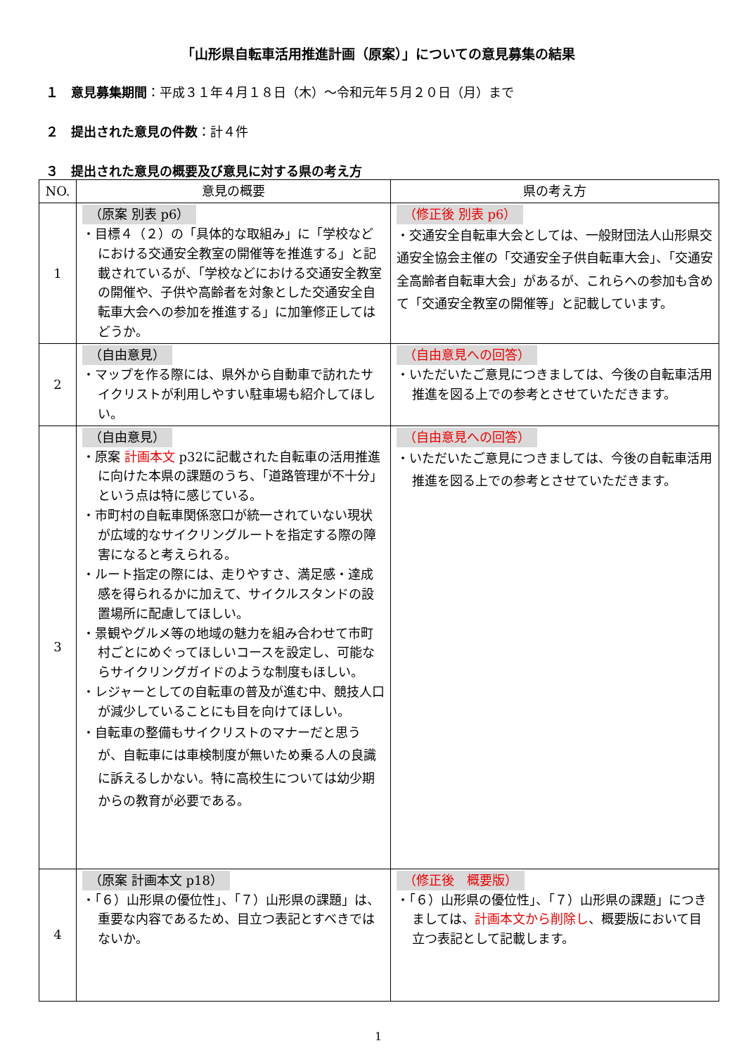「山形県自転車活用推進計画（原案）」についての意見募集の結果
１　意見募集期間：平成３１年４月１８日（木）～令和元年５月２０日（月）まで
２　提出された意見の件数：計４件
３　提出された意見の概要及び意見に対する県の考え方
| NO. | 意見の概要 | 県の考え方 |
| --- | --- | --- |
| 1 | （原案 別表 p6） ・目標４（２）の「具体的な取組み」に「学校などにおける交通安全教室の開催等を推進する」と記載されているが、「学校などにおける交通安全教室の開催や、子供や高齢者を対象とした交通安全自転車大会への参加を推進する」に加筆修正してはどうか。 | （修正後 別表 p6） ・交通安全自転車大会としては、一般財団法人山形県交通安全協会主催の「交通安全子供自転車大会」、「交通安全高齢者自転車大会」があるが、これらへの参加も含めて「交通安全教室の開催等」と記載しています。 |
| 2 | （自由意見） ・マップを作る際には、県外から自動車で訪れたサイクリストが利用しやすい駐車場も紹介してほしい。 | （自由意見への回答） ・いただいたご意見につきましては、今後の自転車活用推進を図る上での参考とさせていただきます。 |
| 3 | （自由意見） ・原案 計画本文 p32に記載された自転車の活用推進に向けた本県の課題のうち、「道路管理が不十分」という点は特に感じている。 ・市町村の自転車関係窓口が統一されていない現状が広域的なサイクリングルートを指定する際の障害になると考えられる。 ・ルート指定の際には、走りやすさ、満足感・達成感を得られるかに加えて、サイクルスタンドの設置場所に配慮してほしい。 ・景観やグルメ等の地域の魅力を組み合わせて市町村ごとにめぐってほしいコースを設定し、可能ならサイクリングガイドのような制度もほしい。 ・レジャーとしての自転車の普及が進む中、競技人口が減少していることにも目を向けてほしい。 ・自転車の整備もサイクリストのマナーだと思うが、自転車には車検制度が無いため乗る人の良識に訴えるしかない。特に高校生については幼少期からの教育が必要である。 | （自由意見への回答） ・いただいたご意見につきましては、今後の自転車活用推進を図る上での参考とさせていただきます。 |
| 4 | （原案 計画本文 p18） ・「６）山形県の優位性」、「７）山形県の課題」は、重要な内容であるため、目立つ表記とすべきではないか。 | （修正後 概要版） ・「６）山形県の優位性」、「７）山形県の課題」につきましては、 計画本文から削除し 、概要版において目立つ表記として記載します。 |
1